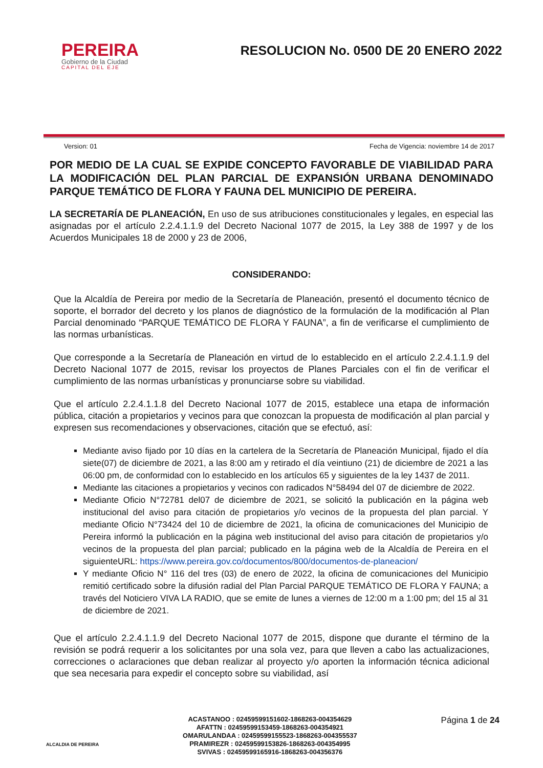PEREIRA
Gobierno de la Ciudad
CAPITAL DEL EJE
RESOLUCION No. 0500 DE 20 ENERO 2022
Version: 01 Fecha de Vigencia: noviembre 14 de 2017
POR MEDIO DE LA CUAL SE EXPIDE CONCEPTO FAVORABLE DE VIABILIDAD PARA LA MODIFICACIÓN DEL PLAN PARCIAL DE EXPANSIÓN URBANA DENOMINADO PARQUE TEMÁTICO DE FLORA Y FAUNA DEL MUNICIPIO DE PEREIRA.
LA SECRETARÍA DE PLANEACIÓN, En uso de sus atribuciones constitucionales y legales, en especial las asignadas por el artículo 2.2.4.1.1.9 del Decreto Nacional 1077 de 2015, la Ley 388 de 1997 y de los Acuerdos Municipales 18 de 2000 y 23 de 2006,
CONSIDERANDO:
Que la Alcaldía de Pereira por medio de la Secretaría de Planeación, presentó el documento técnico de soporte, el borrador del decreto y los planos de diagnóstico de la formulación de la modificación al Plan Parcial denominado “PARQUE TEMÁTICO DE FLORA Y FAUNA”, a fin de verificarse el cumplimiento de las normas urbanísticas.
Que corresponde a la Secretaría de Planeación en virtud de lo establecido en el artículo 2.2.4.1.1.9 del Decreto Nacional 1077 de 2015, revisar los proyectos de Planes Parciales con el fin de verificar el cumplimiento de las normas urbanísticas y pronunciarse sobre su viabilidad.
Que el artículo 2.2.4.1.1.8 del Decreto Nacional 1077 de 2015, establece una etapa de información pública, citación a propietarios y vecinos para que conozcan la propuesta de modificación al plan parcial y expresen sus recomendaciones y observaciones, citación que se efectuó, así:
Mediante aviso fijado por 10 días en la cartelera de la Secretaría de Planeación Municipal, fijado el día siete(07) de diciembre de 2021, a las 8:00 am y retirado el día veintiuno (21) de diciembre de 2021 a las 06:00 pm, de conformidad con lo establecido en los artículos 65 y siguientes de la ley 1437 de 2011.
Mediante las citaciones a propietarios y vecinos con radicados N°58494 del 07 de diciembre de 2022.
Mediante Oficio N°72781 del07 de diciembre de 2021, se solicitó la publicación en la página web institucional del aviso para citación de propietarios y/o vecinos de la propuesta del plan parcial. Y mediante Oficio N°73424 del 10 de diciembre de 2021, la oficina de comunicaciones del Municipio de Pereira informó la publicación en la página web institucional del aviso para citación de propietarios y/o vecinos de la propuesta del plan parcial; publicado en la página web de la Alcaldía de Pereira en el siguienteURL: https://www.pereira.gov.co/documentos/800/documentos-de-planeacion/
Y mediante Oficio N° 116 del tres (03) de enero de 2022, la oficina de comunicaciones del Municipio remitió certificado sobre la difusión radial del Plan Parcial PARQUE TEMÁTICO DE FLORA Y FAUNA; a través del Noticiero VIVA LA RADIO, que se emite de lunes a viernes de 12:00 m a 1:00 pm; del 15 al 31 de diciembre de 2021.
Que el artículo 2.2.4.1.1.9 del Decreto Nacional 1077 de 2015, dispone que durante el término de la revisión se podrá requerir a los solicitantes por una sola vez, para que lleven a cabo las actualizaciones, correcciones o aclaraciones que deban realizar al proyecto y/o aporten la información técnica adicional que sea necesaria para expedir el concepto sobre su viabilidad, así
ALCALDIA DE PEREIRA
ACASTANOO : 02459599151602-1868263-004354629
AFATTN : 02459599153459-1868263-004354921
OMARULANDAA : 02459599155523-1868263-004355537
PRAMIREZR : 02459599153826-1868263-004354995
SVIVAS : 02459599165916-1868263-004356376
Página 1 de 24